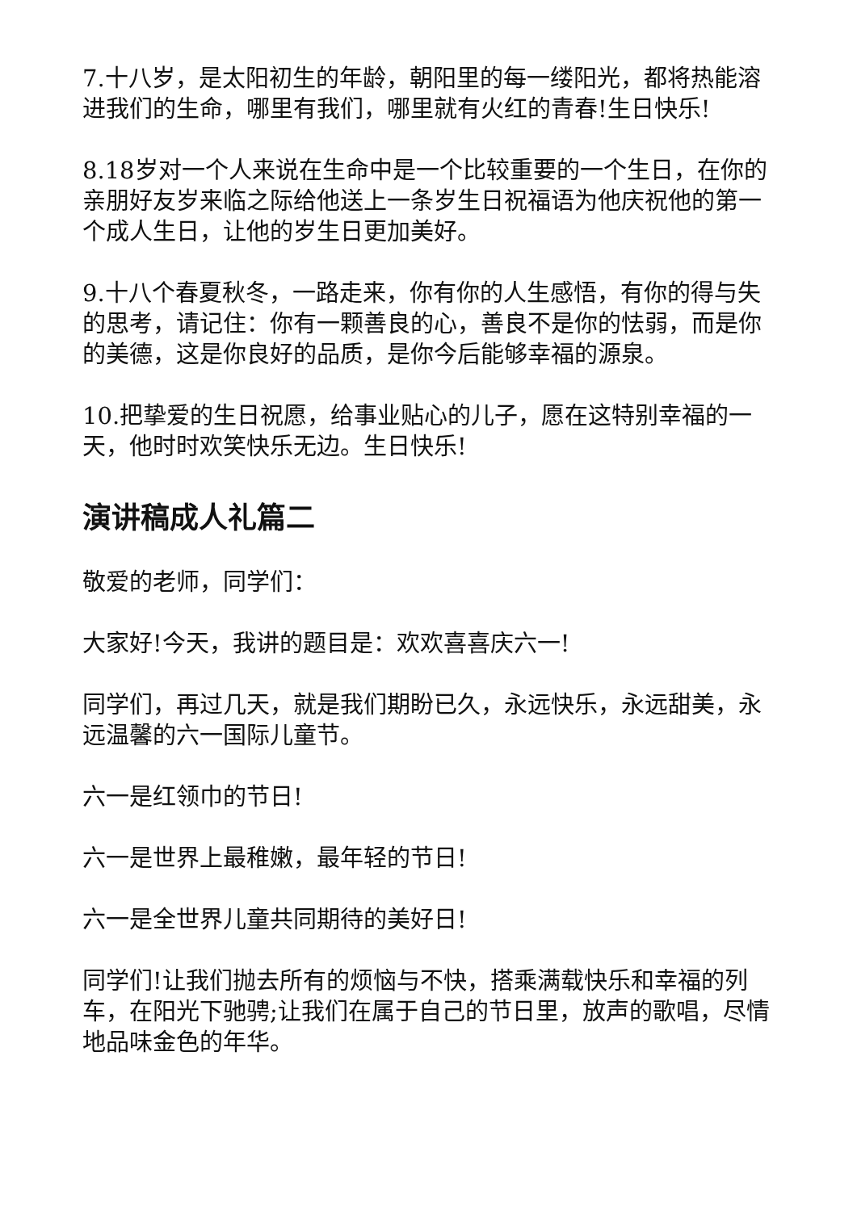7.十八岁，是太阳初生的年龄，朝阳里的每一缕阳光，都将热能溶进我们的生命，哪里有我们，哪里就有火红的青春!生日快乐!
8.18岁对一个人来说在生命中是一个比较重要的一个生日，在你的亲朋好友岁来临之际给他送上一条岁生日祝福语为他庆祝他的第一个成人生日，让他的岁生日更加美好。
9.十八个春夏秋冬，一路走来，你有你的人生感悟，有你的得与失的思考，请记住：你有一颗善良的心，善良不是你的怯弱，而是你的美德，这是你良好的品质，是你今后能够幸福的源泉。
10.把挚爱的生日祝愿，给事业贴心的儿子，愿在这特别幸福的一天，他时时欢笑快乐无边。生日快乐!
演讲稿成人礼篇二
敬爱的老师，同学们：
大家好!今天，我讲的题目是：欢欢喜喜庆六一!
同学们，再过几天，就是我们期盼已久，永远快乐，永远甜美，永远温馨的六一国际儿童节。
六一是红领巾的节日!
六一是世界上最稚嫩，最年轻的节日!
六一是全世界儿童共同期待的美好日!
同学们!让我们抛去所有的烦恼与不快，搭乘满载快乐和幸福的列车，在阳光下驰骋;让我们在属于自己的节日里，放声的歌唱，尽情地品味金色的年华。